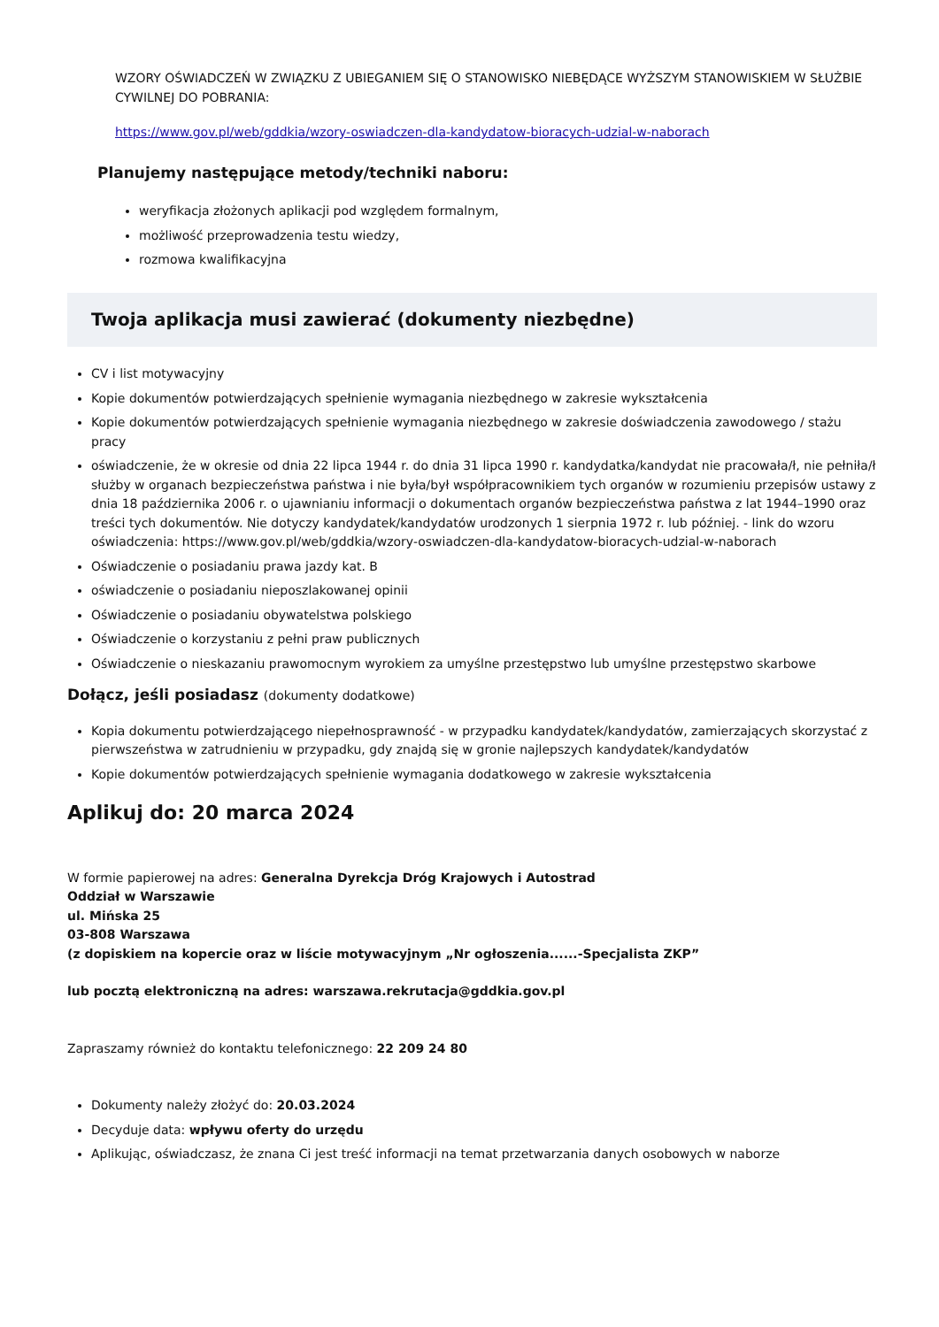WZORY OŚWIADCZEŃ W ZWIĄZKU Z UBIEGANIEM SIĘ O STANOWISKO NIEBĘDĄCE WYŻSZYM STANOWISKIEM W SŁUŻBIE CYWILNEJ DO POBRANIA:
https://www.gov.pl/web/gddkia/wzory-oswiadczen-dla-kandydatow-bioracych-udzial-w-naborach
Planujemy następujące metody/techniki naboru:
weryfikacja złożonych aplikacji pod względem formalnym,
możliwość przeprowadzenia testu wiedzy,
rozmowa kwalifikacyjna
Twoja aplikacja musi zawierać (dokumenty niezbędne)
CV i list motywacyjny
Kopie dokumentów potwierdzających spełnienie wymagania niezbędnego w zakresie wykształcenia
Kopie dokumentów potwierdzających spełnienie wymagania niezbędnego w zakresie doświadczenia zawodowego / stażu pracy
oświadczenie, że w okresie od dnia 22 lipca 1944 r. do dnia 31 lipca 1990 r. kandydatka/kandydat nie pracowała/ł, nie pełniła/ł służby w organach bezpieczeństwa państwa i nie była/był współpracownikiem tych organów w rozumieniu przepisów ustawy z dnia 18 października 2006 r. o ujawnianiu informacji o dokumentach organów bezpieczeństwa państwa z lat 1944–1990 oraz treści tych dokumentów. Nie dotyczy kandydatek/kandydatów urodzonych 1 sierpnia 1972 r. lub później. - link do wzoru oświadczenia: https://www.gov.pl/web/gddkia/wzory-oswiadczen-dla-kandydatow-bioracych-udzial-w-naborach
Oświadczenie o posiadaniu prawa jazdy kat. B
oświadczenie o posiadaniu nieposzlakowanej opinii
Oświadczenie o posiadaniu obywatelstwa polskiego
Oświadczenie o korzystaniu z pełni praw publicznych
Oświadczenie o nieskazaniu prawomocnym wyrokiem za umyślne przestępstwo lub umyślne przestępstwo skarbowe
Dołącz, jeśli posiadasz (dokumenty dodatkowe)
Kopia dokumentu potwierdzającego niepełnosprawność - w przypadku kandydatek/kandydatów, zamierzających skorzystać z pierwszeństwa w zatrudnieniu w przypadku, gdy znajdą się w gronie najlepszych kandydatek/kandydatów
Kopie dokumentów potwierdzających spełnienie wymagania dodatkowego w zakresie wykształcenia
Aplikuj do: 20 marca 2024
W formie papierowej na adres: Generalna Dyrekcja Dróg Krajowych i Autostrad
Oddział w Warszawie
ul. Mińska 25
03-808 Warszawa
(z dopiskiem na kopercie oraz w liście motywacyjnym „Nr ogłoszenia......-Specjalista ZKP”
lub pocztą elektroniczną na adres: warszawa.rekrutacja@gddkia.gov.pl
Zapraszamy również do kontaktu telefonicznego: 22 209 24 80
Dokumenty należy złożyć do: 20.03.2024
Decyduje data: wpływu oferty do urzędu
Aplikując, oświadczasz, że znana Ci jest treść informacji na temat przetwarzania danych osobowych w naborze